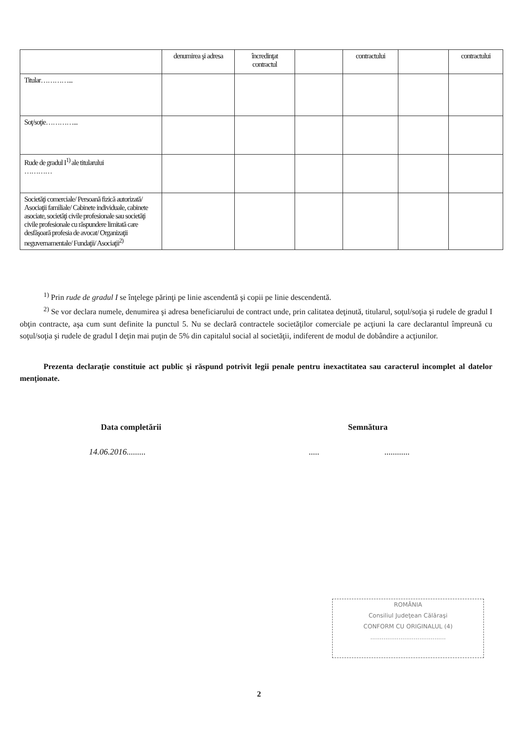| | denumirea şi adresa | încredinţat contractul | | contractului | | contractului |
| Titular…………... | | | | | | |
| Soţ/soţie…………... | | | | | | |
| Rude de gradul I<sup>1)</sup> ale titularului ………… | | | | | | |
| Societăţi comerciale/ Persoană fizică autorizată/ Asociaţii familiale/ Cabinete individuale, cabinete asociate, societăţi civile profesionale sau societăţi civile profesionale cu răspundere limitată care desfăşoară profesia de avocat/ Organizaţii neguvernamentale/ Fundaţii/ Asociaţii<sup>2)</sup> | | | | | | |
<sup>1)</sup> Prin rude de gradul I se înţelege părinţi pe linie ascendentă şi copii pe linie descendentă.
<sup>2)</sup> Se vor declara numele, denumirea şi adresa beneficiarului de contract unde, prin calitatea deţinută, titularul, soţul/soţia şi rudele de gradul I obţin contracte, aşa cum sunt definite la punctul 5. Nu se declară contractele societăţilor comerciale pe acţiuni la care declarantul împreună cu soţul/soţia şi rudele de gradul I deţin mai puţin de 5% din capitalul social al societăţii, indiferent de modul de dobândire a acţiunilor.
Prezenta declaraţie constituie act public şi răspund potrivit legii penale pentru inexactitatea sau caracterul incomplet al datelor menţionate.
Data completării Semnătura
14.06.2016......... ..... ............
ROMÂNIA
Consiliul Judeţean Călăraşi
CONFORM CU ORIGINALUL (4)
........................................
2